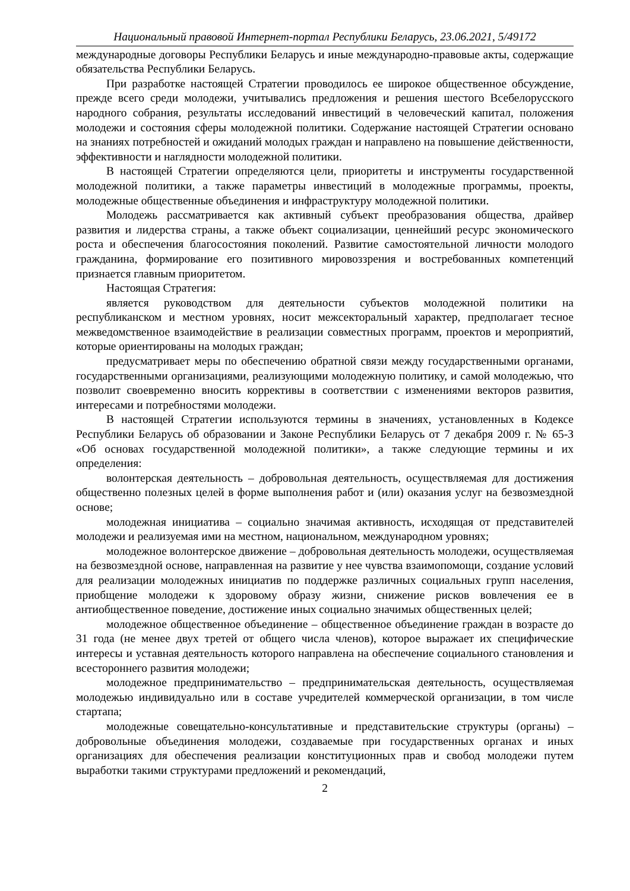Национальный правовой Интернет-портал Республики Беларусь, 23.06.2021, 5/49172
международные договоры Республики Беларусь и иные международно-правовые акты, содержащие обязательства Республики Беларусь.
При разработке настоящей Стратегии проводилось ее широкое общественное обсуждение, прежде всего среди молодежи, учитывались предложения и решения шестого Всебелорусского народного собрания, результаты исследований инвестиций в человеческий капитал, положения молодежи и состояния сферы молодежной политики. Содержание настоящей Стратегии основано на знаниях потребностей и ожиданий молодых граждан и направлено на повышение действенности, эффективности и наглядности молодежной политики.
В настоящей Стратегии определяются цели, приоритеты и инструменты государственной молодежной политики, а также параметры инвестиций в молодежные программы, проекты, молодежные общественные объединения и инфраструктуру молодежной политики.
Молодежь рассматривается как активный субъект преобразования общества, драйвер развития и лидерства страны, а также объект социализации, ценнейший ресурс экономического роста и обеспечения благосостояния поколений. Развитие самостоятельной личности молодого гражданина, формирование его позитивного мировоззрения и востребованных компетенций признается главным приоритетом.
Настоящая Стратегия:
является руководством для деятельности субъектов молодежной политики на республиканском и местном уровнях, носит межсекторальный характер, предполагает тесное межведомственное взаимодействие в реализации совместных программ, проектов и мероприятий, которые ориентированы на молодых граждан;
предусматривает меры по обеспечению обратной связи между государственными органами, государственными организациями, реализующими молодежную политику, и самой молодежью, что позволит своевременно вносить коррективы в соответствии с изменениями векторов развития, интересами и потребностями молодежи.
В настоящей Стратегии используются термины в значениях, установленных в Кодексе Республики Беларусь об образовании и Законе Республики Беларусь от 7 декабря 2009 г. № 65-З «Об основах государственной молодежной политики», а также следующие термины и их определения:
волонтерская деятельность – добровольная деятельность, осуществляемая для достижения общественно полезных целей в форме выполнения работ и (или) оказания услуг на безвозмездной основе;
молодежная инициатива – социально значимая активность, исходящая от представителей молодежи и реализуемая ими на местном, национальном, международном уровнях;
молодежное волонтерское движение – добровольная деятельность молодежи, осуществляемая на безвозмездной основе, направленная на развитие у нее чувства взаимопомощи, создание условий для реализации молодежных инициатив по поддержке различных социальных групп населения, приобщение молодежи к здоровому образу жизни, снижение рисков вовлечения ее в антиобщественное поведение, достижение иных социально значимых общественных целей;
молодежное общественное объединение – общественное объединение граждан в возрасте до 31 года (не менее двух третей от общего числа членов), которое выражает их специфические интересы и уставная деятельность которого направлена на обеспечение социального становления и всестороннего развития молодежи;
молодежное предпринимательство – предпринимательская деятельность, осуществляемая молодежью индивидуально или в составе учредителей коммерческой организации, в том числе стартапа;
молодежные совещательно-консультативные и представительские структуры (органы) – добровольные объединения молодежи, создаваемые при государственных органах и иных организациях для обеспечения реализации конституционных прав и свобод молодежи путем выработки такими структурами предложений и рекомендаций,
2